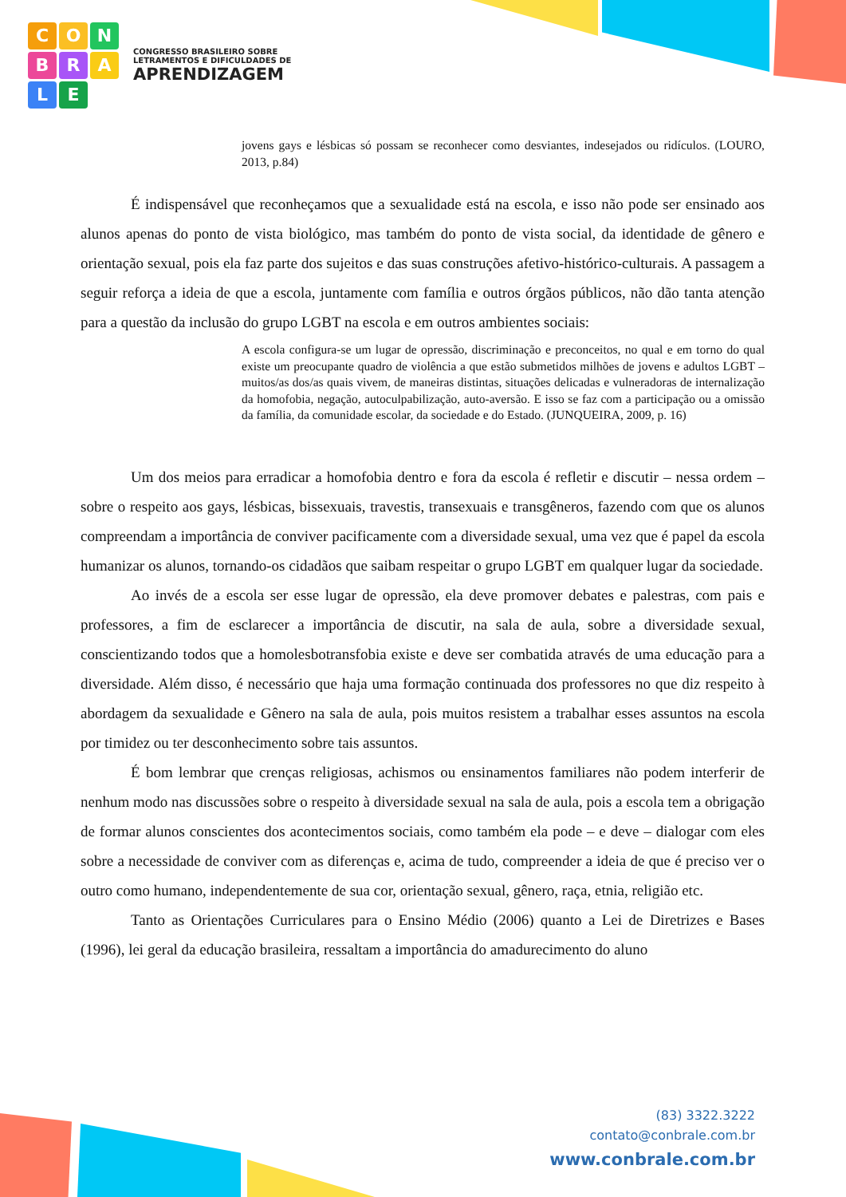CONBRALE
CONGRESSO BRASILEIRO SOBRE
LETRAMENTOS E DIFICULDADES DE
APRENDIZAGEM
jovens gays e lésbicas só possam se reconhecer como desviantes, indesejados ou ridículos. (LOURO, 2013, p.84)
É indispensável que reconheçamos que a sexualidade está na escola, e isso não pode ser ensinado aos alunos apenas do ponto de vista biológico, mas também do ponto de vista social, da identidade de gênero e orientação sexual, pois ela faz parte dos sujeitos e das suas construções afetivo-histórico-culturais. A passagem a seguir reforça a ideia de que a escola, juntamente com família e outros órgãos públicos, não dão tanta atenção para a questão da inclusão do grupo LGBT na escola e em outros ambientes sociais:
A escola configura-se um lugar de opressão, discriminação e preconceitos, no qual e em torno do qual existe um preocupante quadro de violência a que estão submetidos milhões de jovens e adultos LGBT – muitos/as dos/as quais vivem, de maneiras distintas, situações delicadas e vulneradoras de internalização da homofobia, negação, autoculpabilização, auto-aversão. E isso se faz com a participação ou a omissão da família, da comunidade escolar, da sociedade e do Estado. (JUNQUEIRA, 2009, p. 16)
Um dos meios para erradicar a homofobia dentro e fora da escola é refletir e discutir – nessa ordem – sobre o respeito aos gays, lésbicas, bissexuais, travestis, transexuais e transgêneros, fazendo com que os alunos compreendam a importância de conviver pacificamente com a diversidade sexual, uma vez que é papel da escola humanizar os alunos, tornando-os cidadãos que saibam respeitar o grupo LGBT em qualquer lugar da sociedade.
Ao invés de a escola ser esse lugar de opressão, ela deve promover debates e palestras, com pais e professores, a fim de esclarecer a importância de discutir, na sala de aula, sobre a diversidade sexual, conscientizando todos que a homolesbotransfobia existe e deve ser combatida através de uma educação para a diversidade. Além disso, é necessário que haja uma formação continuada dos professores no que diz respeito à abordagem da sexualidade e Gênero na sala de aula, pois muitos resistem a trabalhar esses assuntos na escola por timidez ou ter desconhecimento sobre tais assuntos.
É bom lembrar que crenças religiosas, achismos ou ensinamentos familiares não podem interferir de nenhum modo nas discussões sobre o respeito à diversidade sexual na sala de aula, pois a escola tem a obrigação de formar alunos conscientes dos acontecimentos sociais, como também ela pode – e deve – dialogar com eles sobre a necessidade de conviver com as diferenças e, acima de tudo, compreender a ideia de que é preciso ver o outro como humano, independentemente de sua cor, orientação sexual, gênero, raça, etnia, religião etc.
Tanto as Orientações Curriculares para o Ensino Médio (2006) quanto a Lei de Diretrizes e Bases (1996), lei geral da educação brasileira, ressaltam a importância do amadurecimento do aluno
(83) 3322.3222
contato@conbrale.com.br
www.conbrale.com.br